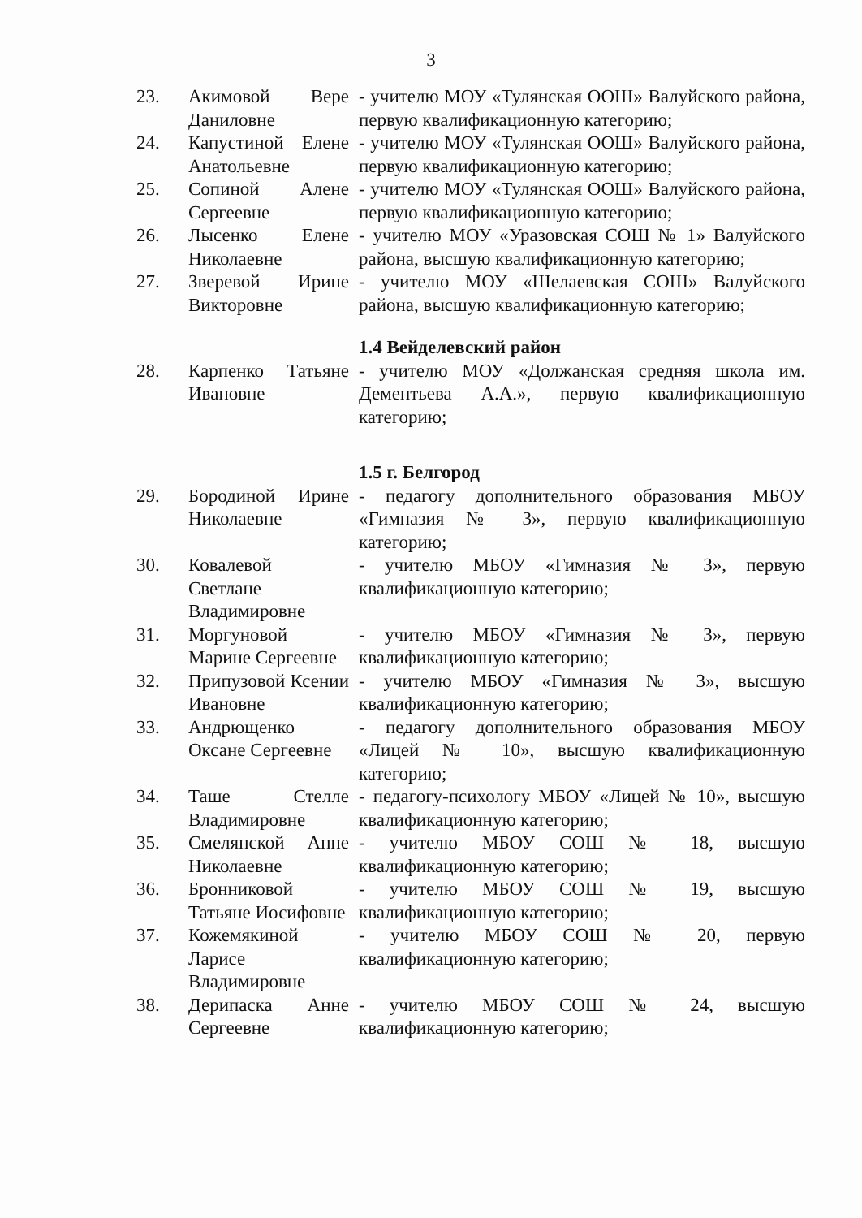3
| 23. | Акимовой Вере Даниловне | - учителю МОУ «Тулянская ООШ» Валуйского района, первую квалификационную категорию; |
| 24. | Капустиной Елене Анатольевне | - учителю МОУ «Тулянская ООШ» Валуйского района, первую квалификационную категорию; |
| 25. | Сопиной Алене Сергеевне | - учителю МОУ «Тулянская ООШ» Валуйского района, первую квалификационную категорию; |
| 26. | Лысенко Елене Николаевне | - учителю МОУ «Уразовская СОШ № 1» Валуйского района, высшую квалификационную категорию; |
| 27. | Зверевой Ирине Викторовне | - учителю МОУ «Шелаевская СОШ» Валуйского района, высшую квалификационную категорию; |
| | | 1.4 Вейделевский район |
| 28. | Карпенко Татьяне Ивановне | - учителю МОУ «Должанская средняя школа им. Дементьева А.А.», первую квалификационную категорию; |
| | | 1.5 г. Белгород |
| 29. | Бородиной Ирине Николаевне | - педагогу дополнительного образования МБОУ «Гимназия № 3», первую квалификационную категорию; |
| 30. | Ковалевой Светлане Владимировне | - учителю МБОУ «Гимназия № 3», первую квалификационную категорию; |
| 31. | Моргуновой Марине Сергеевне | - учителю МБОУ «Гимназия № 3», первую квалификационную категорию; |
| 32. | Припузовой Ксении Ивановне | - учителю МБОУ «Гимназия № 3», высшую квалификационную категорию; |
| 33. | Андрющенко Оксане Сергеевне | - педагогу дополнительного образования МБОУ «Лицей № 10», высшую квалификационную категорию; |
| 34. | Таше Стелле Владимировне | - педагогу-психологу МБОУ «Лицей № 10», высшую квалификационную категорию; |
| 35. | Смелянской Анне Николаевне | - учителю МБОУ СОШ № 18, высшую квалификационную категорию; |
| 36. | Бронниковой Татьяне Иосифовне | - учителю МБОУ СОШ № 19, высшую квалификационную категорию; |
| 37. | Кожемякиной Ларисе Владимировне | - учителю МБОУ СОШ № 20, первую квалификационную категорию; |
| 38. | Дерипаска Анне Сергеевне | - учителю МБОУ СОШ № 24, высшую квалификационную категорию; |